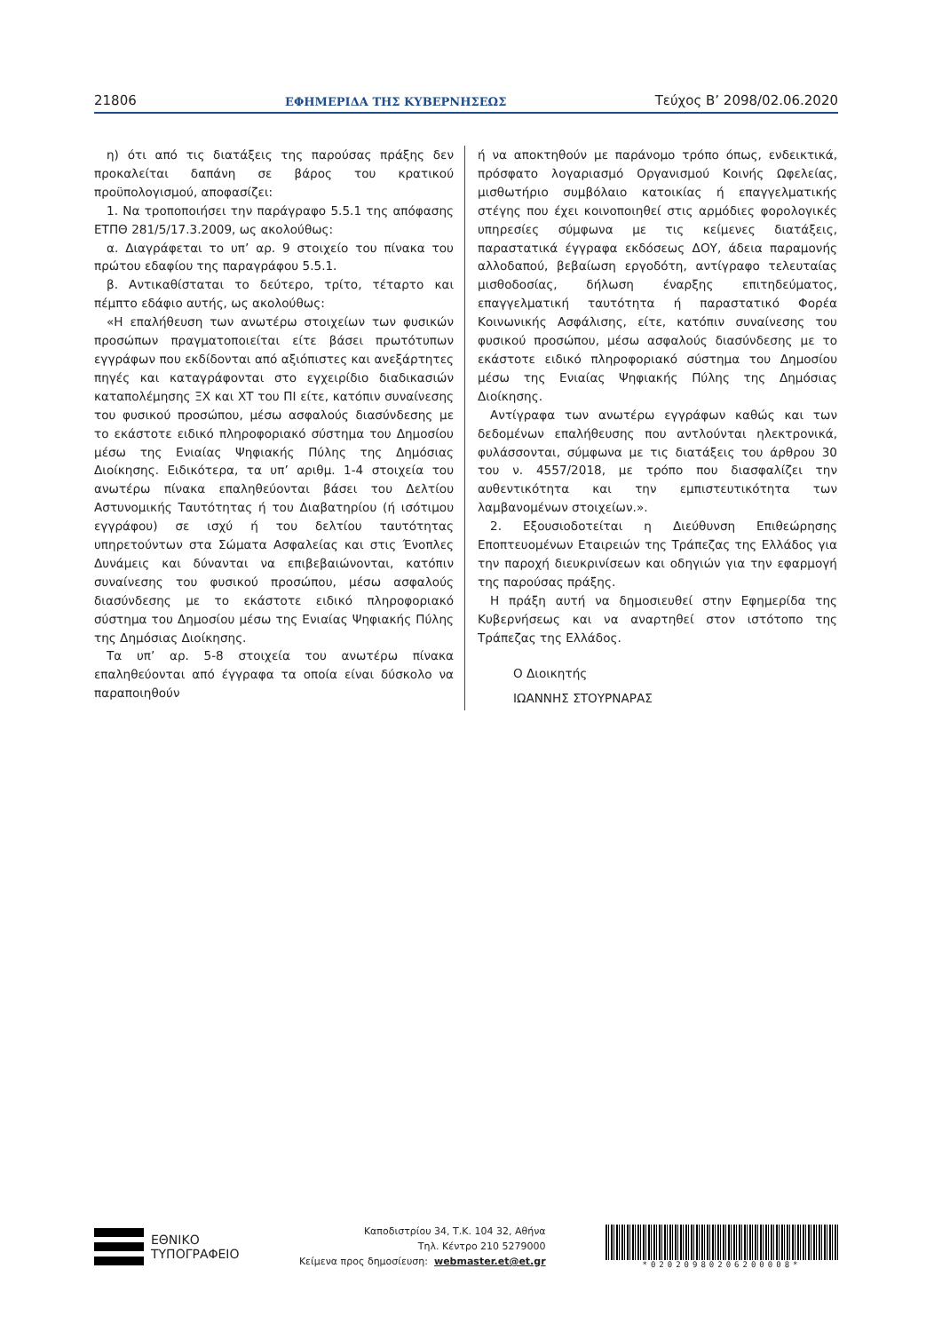21806 ΕΦΗΜΕΡΙΔΑ ΤΗΣ ΚΥΒΕΡΝΗΣΕΩΣ Τεύχος B’ 2098/02.06.2020
η) ότι από τις διατάξεις της παρούσας πράξης δεν προκαλείται δαπάνη σε βάρος του κρατικού προϋπολογισμού, αποφασίζει:
1. Να τροποποιήσει την παράγραφο 5.5.1 της απόφασης ΕΤΠΘ 281/5/17.3.2009, ως ακολούθως:
α. Διαγράφεται το υπ’ αρ. 9 στοιχείο του πίνακα του πρώτου εδαφίου της παραγράφου 5.5.1.
β. Αντικαθίσταται το δεύτερο, τρίτο, τέταρτο και πέμπτο εδάφιο αυτής, ως ακολούθως:
«Η επαλήθευση των ανωτέρω στοιχείων των φυσικών προσώπων πραγματοποιείται είτε βάσει πρωτότυπων εγγράφων που εκδίδονται από αξιόπιστες και ανεξάρτητες πηγές και καταγράφονται στο εγχειρίδιο διαδικασιών καταπολέμησης ΞΧ και ΧΤ του ΠΙ είτε, κατόπιν συναίνεσης του φυσικού προσώπου, μέσω ασφαλούς διασύνδεσης με το εκάστοτε ειδικό πληροφοριακό σύστημα του Δημοσίου μέσω της Ενιαίας Ψηφιακής Πύλης της Δημόσιας Διοίκησης. Ειδικότερα, τα υπ’ αριθμ. 1-4 στοιχεία του ανωτέρω πίνακα επαληθεύονται βάσει του Δελτίου Αστυνομικής Ταυτότητας ή του Διαβατηρίου (ή ισότιμου εγγράφου) σε ισχύ ή του δελτίου ταυτότητας υπηρετούντων στα Σώματα Ασφαλείας και στις Ένοπλες Δυνάμεις και δύνανται να επιβεβαιώνονται, κατόπιν συναίνεσης του φυσικού προσώπου, μέσω ασφαλούς διασύνδεσης με το εκάστοτε ειδικό πληροφοριακό σύστημα του Δημοσίου μέσω της Ενιαίας Ψηφιακής Πύλης της Δημόσιας Διοίκησης.
Τα υπ’ αρ. 5-8 στοιχεία του ανωτέρω πίνακα επαληθεύονται από έγγραφα τα οποία είναι δύσκολο να παραποιηθούν
ή να αποκτηθούν με παράνομο τρόπο όπως, ενδεικτικά, πρόσφατο λογαριασμό Οργανισμού Κοινής Ωφελείας, μισθωτήριο συμβόλαιο κατοικίας ή επαγγελματικής στέγης που έχει κοινοποιηθεί στις αρμόδιες φορολογικές υπηρεσίες σύμφωνα με τις κείμενες διατάξεις, παραστατικά έγγραφα εκδόσεως ΔΟΥ, άδεια παραμονής αλλοδαπού, βεβαίωση εργοδότη, αντίγραφο τελευταίας μισθοδοσίας, δήλωση έναρξης επιτηδεύματος, επαγγελματική ταυτότητα ή παραστατικό Φορέα Κοινωνικής Ασφάλισης, είτε, κατόπιν συναίνεσης του φυσικού προσώπου, μέσω ασφαλούς διασύνδεσης με το εκάστοτε ειδικό πληροφοριακό σύστημα του Δημοσίου μέσω της Ενιαίας Ψηφιακής Πύλης της Δημόσιας Διοίκησης.
Αντίγραφα των ανωτέρω εγγράφων καθώς και των δεδομένων επαλήθευσης που αντλούνται ηλεκτρονικά, φυλάσσονται, σύμφωνα με τις διατάξεις του άρθρου 30 του ν. 4557/2018, με τρόπο που διασφαλίζει την αυθεντικότητα και την εμπιστευτικότητα των λαμβανομένων στοιχείων.».
2. Εξουσιοδοτείται η Διεύθυνση Επιθεώρησης Εποπτευομένων Εταιρειών της Τράπεζας της Ελλάδος για την παροχή διευκρινίσεων και οδηγιών για την εφαρμογή της παρούσας πράξης.
Η πράξη αυτή να δημοσιευθεί στην Εφημερίδα της Κυβερνήσεως και να αναρτηθεί στον ιστότοπο της Τράπεζας της Ελλάδος.
Ο Διοικητής
ΙΩΑΝΝΗΣ ΣΤΟΥΡΝΑΡΑΣ
ΕΘΝΙΚΟ
ΤΥΠΟΓΡΑΦΕΙΟ
Καποδιστρίου 34, Τ.Κ. 104 32, Αθήνα
Τηλ. Κέντρο 210 5279000
Κείμενα προς δημοσίευση: webmaster.et@et.gr
*02020980206200008*